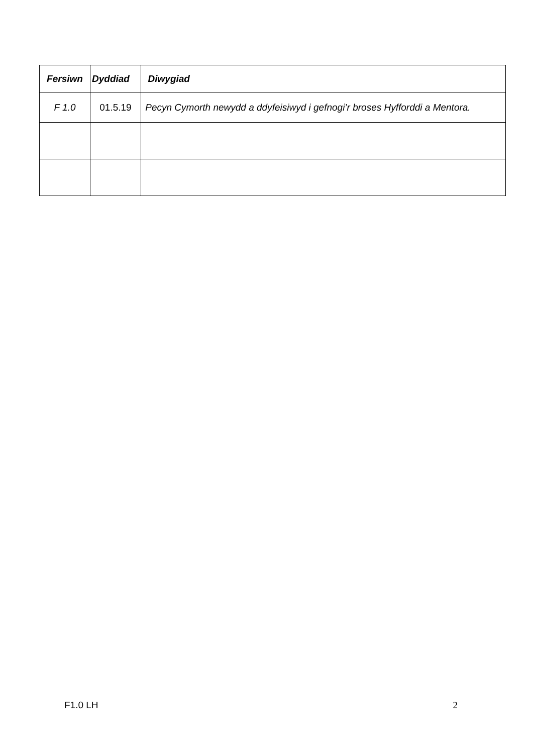| Fersiwn | Dyddiad | Diwygiad |
| --- | --- | --- |
| F 1.0 | 01.5.19 | Pecyn Cymorth newydd a ddyfeisiwyd i gefnogi’r broses Hyfforddi a Mentora. |
F1.0 LH 2